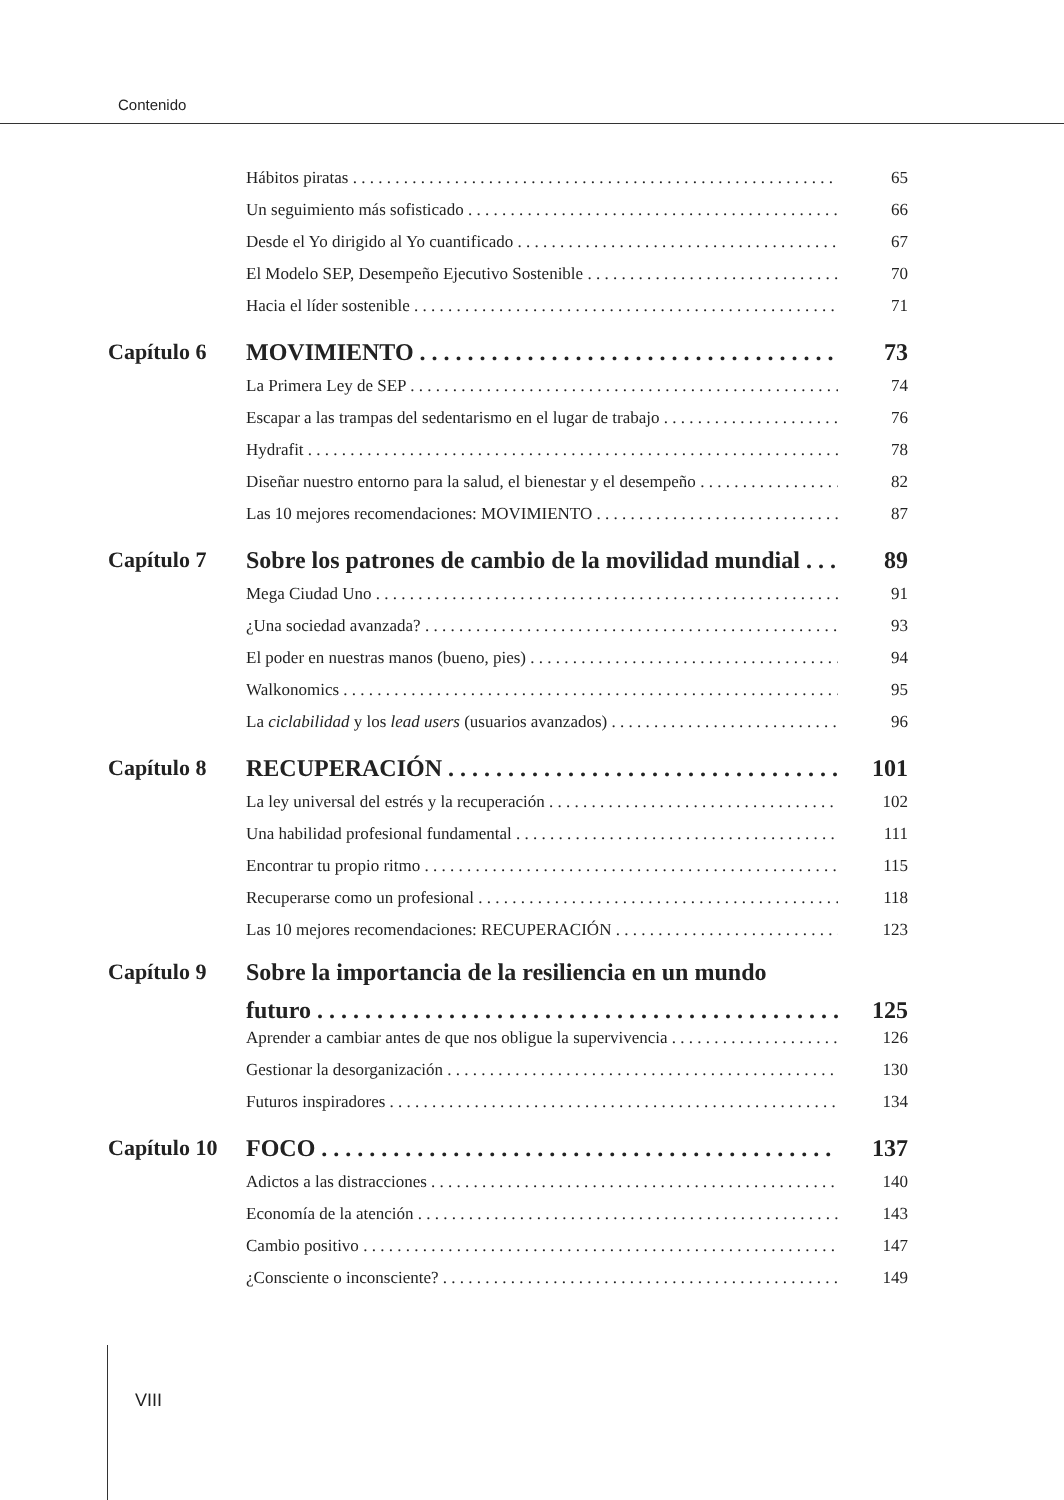Contenido
Hábitos piratas 65
Un seguimiento más sofisticado 66
Desde el Yo dirigido al Yo cuantificado 67
El Modelo SEP, Desempeño Ejecutivo Sostenible 70
Hacia el líder sostenible 71
Capítulo 6 MOVIMIENTO 73
La Primera Ley de SEP 74
Escapar a las trampas del sedentarismo en el lugar de trabajo 76
Hydrafit 78
Diseñar nuestro entorno para la salud, el bienestar y el desempeño 82
Las 10 mejores recomendaciones: MOVIMIENTO 87
Capítulo 7 Sobre los patrones de cambio de la movilidad mundial 89
Mega Ciudad Uno 91
¿Una sociedad avanzada? 93
El poder en nuestras manos (bueno, pies) 94
Walkonomics 95
La ciclabilidad y los lead users (usuarios avanzados) 96
Capítulo 8 RECUPERACIÓN 101
La ley universal del estrés y la recuperación 102
Una habilidad profesional fundamental 111
Encontrar tu propio ritmo 115
Recuperarse como un profesional 118
Las 10 mejores recomendaciones: RECUPERACIÓN 123
Capítulo 9 Sobre la importancia de la resiliencia en un mundo
futuro 125
Aprender a cambiar antes de que nos obligue la supervivencia 126
Gestionar la desorganización 130
Futuros inspiradores 134
Capítulo 10 FOCO 137
Adictos a las distracciones 140
Economía de la atención 143
Cambio positivo 147
¿Consciente o inconsciente? 149
VIII